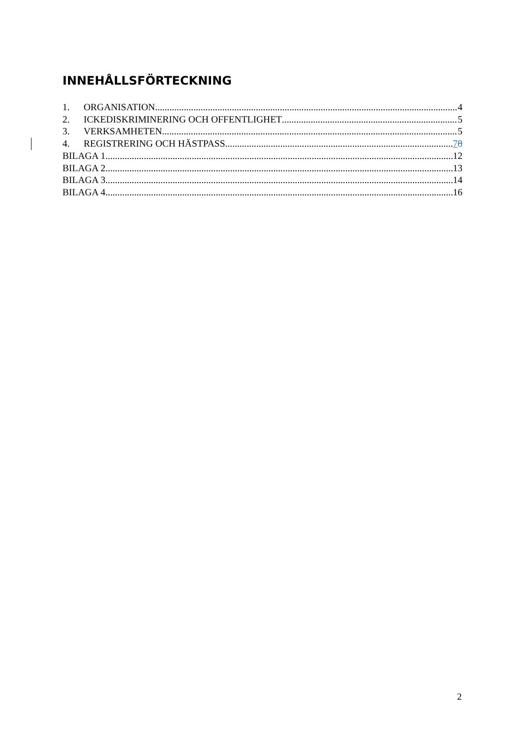INNEHÅLLSFÖRTECKNING
1. ORGANISATION 4
2. ICKEDISKRIMINERING OCH OFFENTLIGHET 5
3. VERKSAMHETEN 5
4. REGISTRERING OCH HÄSTPASS 78
BILAGA 1 12
BILAGA 2 13
BILAGA 3 14
BILAGA 4 16
2